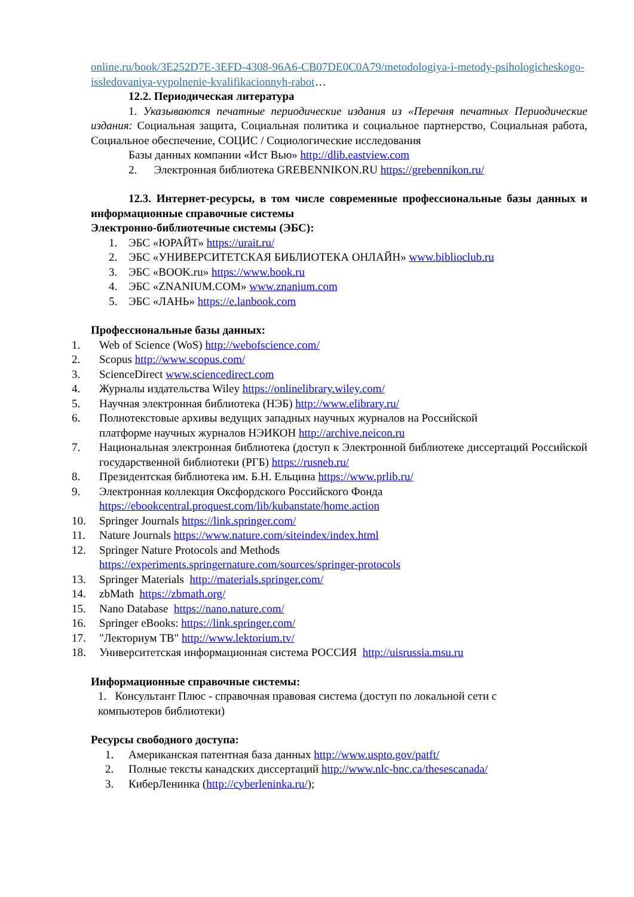online.ru/book/3E252D7E-3EFD-4308-96A6-CB07DE0C0A79/metodologiya-i-metody-psihologicheskogo-issledovaniya-vypolnenie-kvalifikacionnyh-rabot…
12.2. Периодическая литература
1. Указываются печатные периодические издания из «Перечня печатных Периодические издания: Социальная защита, Социальная политика и социальное партнерство, Социальная работа, Социальное обеспечение, СОЦИС / Социологические исследования
Базы данных компании «Ист Вью» http://dlib.eastview.com
2. Электронная библиотека GREBENNIKON.RU https://grebennikon.ru/
12.3. Интернет-ресурсы, в том числе современные профессиональные базы данных и информационные справочные системы
Электронно-библиотечные системы (ЭБС):
1. ЭБС «ЮРАЙТ» https://urait.ru/
2. ЭБС «УНИВЕРСИТЕТСКАЯ БИБЛИОТЕКА ОНЛАЙН» www.biblioclub.ru
3. ЭБС «BOOK.ru» https://www.book.ru
4. ЭБС «ZNANIUM.COM» www.znanium.com
5. ЭБС «ЛАНЬ» https://e.lanbook.com
Профессиональные базы данных:
1. Web of Science (WoS) http://webofscience.com/
2. Scopus http://www.scopus.com/
3. ScienceDirect www.sciencedirect.com
4. Журналы издательства Wiley https://onlinelibrary.wiley.com/
5. Научная электронная библиотека (НЭБ) http://www.elibrary.ru/
6. Полнотекстовые архивы ведущих западных научных журналов на Российской платформе научных журналов НЭИКОН http://archive.neicon.ru
7. Национальная электронная библиотека (доступ к Электронной библиотеке диссертаций Российской государственной библиотеки (РГБ) https://rusneb.ru/
8. Президентская библиотека им. Б.Н. Ельцина https://www.prlib.ru/
9. Электронная коллекция Оксфордского Российского Фонда
https://ebookcentral.proquest.com/lib/kubanstate/home.action
10. Springer Journals https://link.springer.com/
11. Nature Journals https://www.nature.com/siteindex/index.html
12. Springer Nature Protocols and Methods
https://experiments.springernature.com/sources/springer-protocols
13. Springer Materials http://materials.springer.com/
14. zbMath https://zbmath.org/
15. Nano Database https://nano.nature.com/
16. Springer eBooks: https://link.springer.com/
17. "Лекториум ТВ" http://www.lektorium.tv/
18. Университетская информационная система РОССИЯ http://uisrussia.msu.ru
Информационные справочные системы:
1. Консультант Плюс - справочная правовая система (доступ по локальной сети с компьютеров библиотеки)
Ресурсы свободного доступа:
1. Американская патентная база данных http://www.uspto.gov/patft/
2. Полные тексты канадских диссертаций http://www.nlc-bnc.ca/thesescanada/
3. КиберЛенинка (http://cyberleninka.ru/);